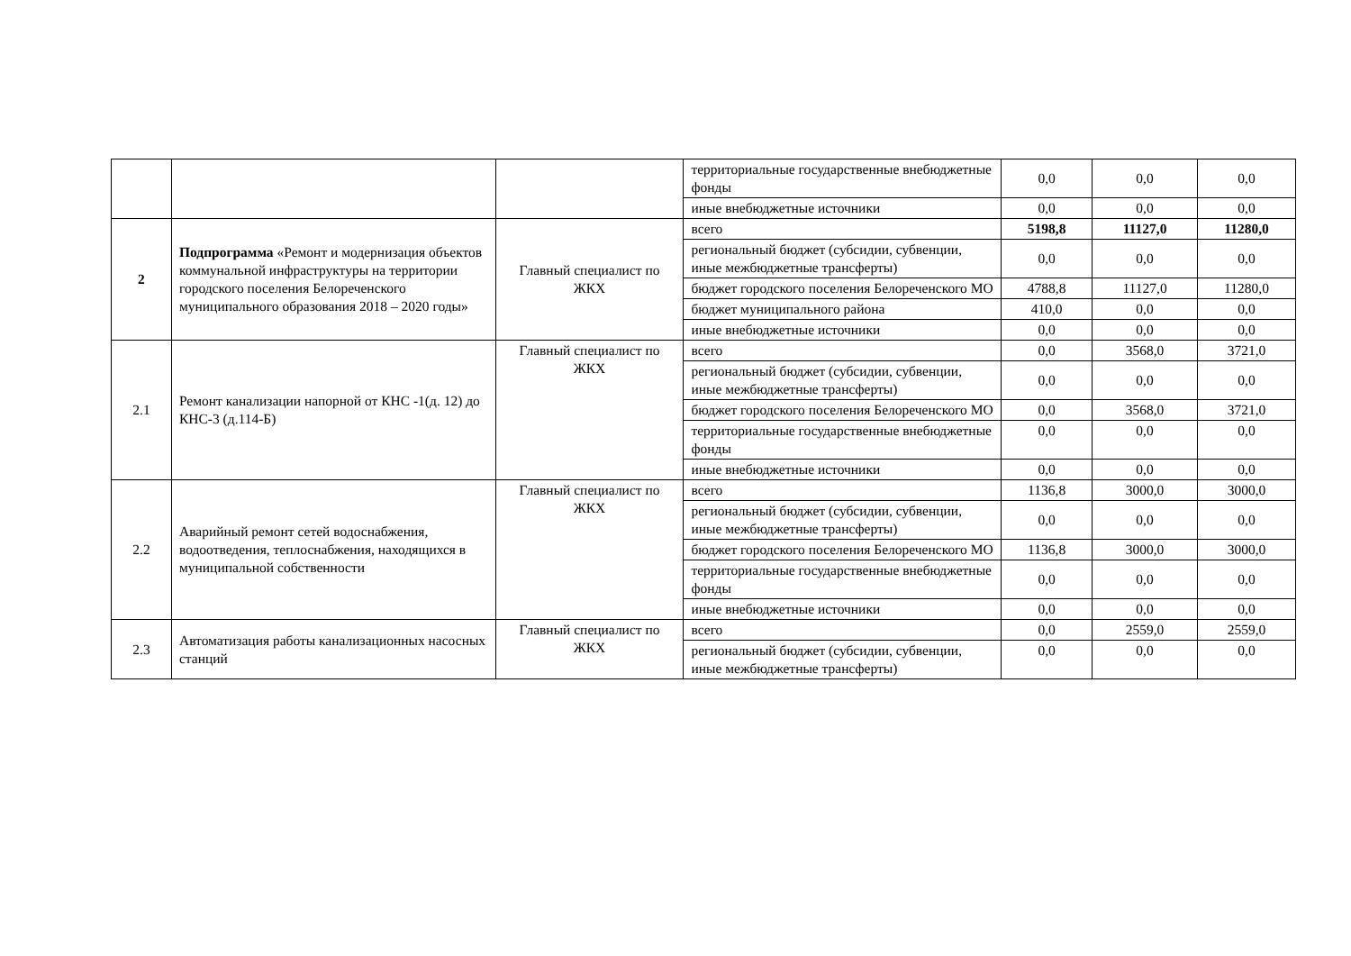| | | | территориальные государственные внебюджетные фонды | 0,0 | 0,0 | 0,0 |
| | | | иные внебюджетные источники | 0,0 | 0,0 | 0,0 |
| 2 | Подпрограмма «Ремонт и модернизация объектов коммунальной инфраструктуры на территории городского поселения Белореченского муниципального образования 2018 – 2020 годы» | Главный специалист по ЖКХ | всего | 5198,8 | 11127,0 | 11280,0 |
| | | | региональный бюджет (субсидии, субвенции, иные межбюджетные трансферты) | 0,0 | 0,0 | 0,0 |
| | | | бюджет городского поселения Белореченского МО | 4788,8 | 11127,0 | 11280,0 |
| | | | бюджет муниципального района | 410,0 | 0,0 | 0,0 |
| | | | иные внебюджетные источники | 0,0 | 0,0 | 0,0 |
| 2.1 | Ремонт канализации напорной от КНС -1(д. 12) до КНС-3 (д.114-Б) | Главный специалист по ЖКХ | всего | 0,0 | 3568,0 | 3721,0 |
| | | | региональный бюджет (субсидии, субвенции, иные межбюджетные трансферты) | 0,0 | 0,0 | 0,0 |
| | | | бюджет городского поселения Белореченского МО | 0,0 | 3568,0 | 3721,0 |
| | | | территориальные государственные внебюджетные фонды | 0,0 | 0,0 | 0,0 |
| | | | иные внебюджетные источники | 0,0 | 0,0 | 0,0 |
| 2.2 | Аварийный ремонт сетей водоснабжения, водоотведения, теплоснабжения, находящихся в муниципальной собственности | Главный специалист по ЖКХ | всего | 1136,8 | 3000,0 | 3000,0 |
| | | | региональный бюджет (субсидии, субвенции, иные межбюджетные трансферты) | 0,0 | 0,0 | 0,0 |
| | | | бюджет городского поселения Белореченского МО | 1136,8 | 3000,0 | 3000,0 |
| | | | территориальные государственные внебюджетные фонды | 0,0 | 0,0 | 0,0 |
| | | | иные внебюджетные источники | 0,0 | 0,0 | 0,0 |
| 2.3 | Автоматизация работы канализационных насосных станций | Главный специалист по ЖКХ | всего | 0,0 | 2559,0 | 2559,0 |
| | | | региональный бюджет (субсидии, субвенции, иные межбюджетные трансферты) | 0,0 | 0,0 | 0,0 |